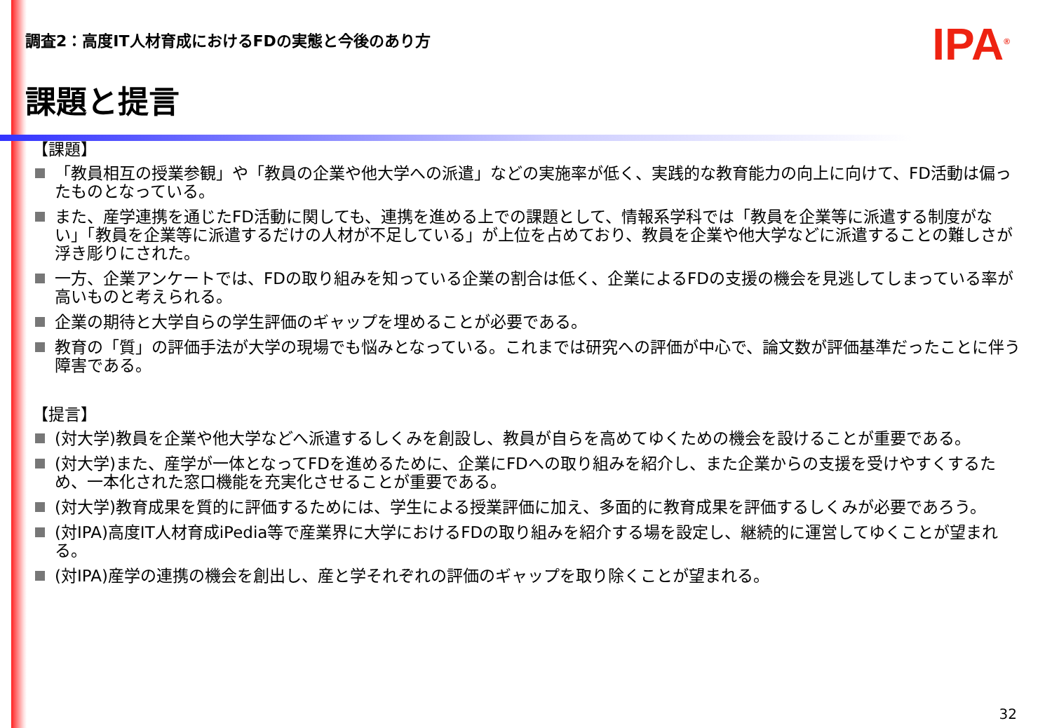調査2：高度IT人材育成におけるFDの実態と今後のあり方
IPA<sup>®</sup>
課題と提言
【課題】
「教員相互の授業参観」や「教員の企業や他大学への派遣」などの実施率が低く、実践的な教育能力の向上に向けて、FD活動は偏ったものとなっている。
また、産学連携を通じたFD活動に関しても、連携を進める上での課題として、情報系学科では「教員を企業等に派遣する制度がない」「教員を企業等に派遣するだけの人材が不足している」が上位を占めており、教員を企業や他大学などに派遣することの難しさが浮き彫りにされた。
一方、企業アンケートでは、FDの取り組みを知っている企業の割合は低く、企業によるFDの支援の機会を見逃してしまっている率が高いものと考えられる。
企業の期待と大学自らの学生評価のギャップを埋めることが必要である。
教育の「質」の評価手法が大学の現場でも悩みとなっている。これまでは研究への評価が中心で、論文数が評価基準だったことに伴う障害である。
【提言】
(対大学)教員を企業や他大学などへ派遣するしくみを創設し、教員が自らを高めてゆくための機会を設けることが重要である。
(対大学)また、産学が一体となってFDを進めるために、企業にFDへの取り組みを紹介し、また企業からの支援を受けやすくするため、一本化された窓口機能を充実化させることが重要である。
(対大学)教育成果を質的に評価するためには、学生による授業評価に加え、多面的に教育成果を評価するしくみが必要であろう。
(対IPA)高度IT人材育成iPedia等で産業界に大学におけるFDの取り組みを紹介する場を設定し、継続的に運営してゆくことが望まれる。
(対IPA)産学の連携の機会を創出し、産と学それぞれの評価のギャップを取り除くことが望まれる。
32